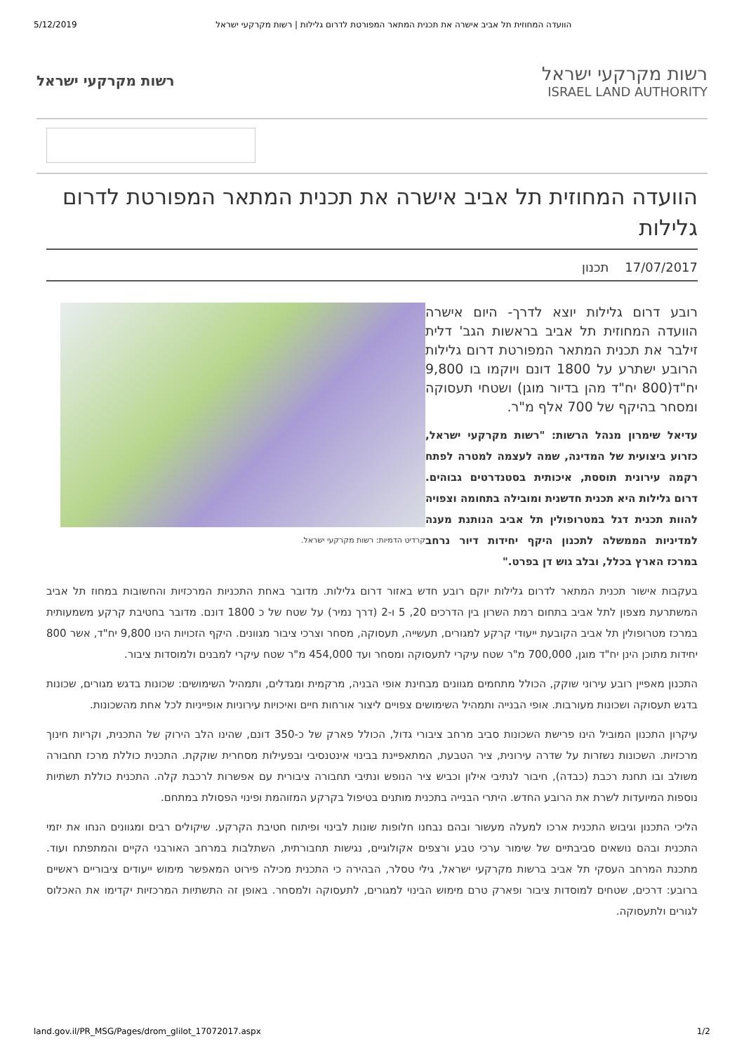5/12/2019 הוועדה המחוזית תל אביב אישרה את תכנית המתאר המפורטת לדרום גלילות | רשות מקרקעי ישראל
רשות מקרקעי ישראל
רשות מקרקעי ישראל
ISRAEL LAND AUTHORITY
הוועדה המחוזית תל אביב אישרה את תכנית המתאר המפורטת לדרום גלילות
17/07/2017 תכנון
קרדיט הדמיות: רשות מקרקעי ישראל.
רובע דרום גלילות יוצא לדרך- היום אישרה הוועדה המחוזית תל אביב בראשות הגב' דלית זילבר את תכנית המתאר המפורטת דרום גלילות הרובע ישתרע על 1800 דונם ויוקמו בו 9,800 יח"ד(800 יח"ד מהן בדיור מוגן) ושטחי תעסוקה ומסחר בהיקף של 700 אלף מ"ר.
עדיאל שימרון מנהל הרשות: "רשות מקרקעי ישראל, כזרוע ביצועית של המדינה, שמה לעצמה למטרה לפתח רקמה עירונית תוססת, איכותית בסטנדרטים גבוהים. דרום גלילות היא תכנית חדשנית ומובילה בתחומה וצפויה להוות תכנית דגל במטרופולין תל אביב הנותנת מענה למדיניות הממשלה לתכנון היקף יחידות דיור נרחב במרכז הארץ בכלל, ובלב גוש דן בפרט."
בעקבות אישור תכנית המתאר לדרום גלילות יוקם רובע חדש באזור דרום גלילות. מדובר באחת התכניות המרכזיות והחשובות במחוז תל אביב המשתרעת מצפון לתל אביב בתחום רמת השרון בין הדרכים 20, 5 ו-2 (דרך נמיר) על שטח של כ 1800 דונם. מדובר בחטיבת קרקע משמעותית במרכז מטרופולין תל אביב הקובעת ייעודי קרקע למגורים, תעשייה, תעסוקה, מסחר וצרכי ציבור מגוונים. היקף הזכויות הינו 9,800 יח"ד, אשר 800 יחידות מתוכן הינן יח"ד מוגן, 700,000 מ"ר שטח עיקרי לתעסוקה ומסחר ועד 454,000 מ"ר שטח עיקרי למבנים ולמוסדות ציבור.
התכנון מאפיין רובע עירוני שוקק, הכולל מתחמים מגוונים מבחינת אופי הבניה, מרקמית ומגדלים, ותמהיל השימושים: שכונות בדגש מגורים, שכונות בדגש תעסוקה ושכונות מעורבות. אופי הבנייה ותמהיל השימושים צפויים ליצור אורחות חיים ואיכויות עירוניות אופייניות לכל אחת מהשכונות.
עיקרון התכנון המוביל הינו פרישת השכונות סביב מרחב ציבורי גדול, הכולל פארק של כ-350 דונם, שהינו הלב הירוק של התכנית, וקריות חינוך מרכזיות. השכונות נשזרות על שדרה עירונית, ציר הטבעת, המתאפיינת בבינוי אינטנסיבי ובפעילות מסחרית שוקקת. התכנית כוללת מרכז תחבורה משולב ובו תחנת רכבת (כבדה), חיבור לנתיבי אילון וכביש ציר הנופש ונתיבי תחבורה ציבורית עם אפשרות לרכבת קלה. התכנית כוללת תשתיות נוספות המיועדות לשרת את הרובע החדש. היתרי הבנייה בתכנית מותנים בטיפול בקרקע המזוהמת ופינוי הפסולת במתחם.
הליכי התכנון וגיבוש התכנית ארכו למעלה מעשור ובהם נבחנו חלופות שונות לבינוי ופיתוח חטיבת הקרקע. שיקולים רבים ומגוונים הנחו את יזמי התכנית ובהם נושאים סביבתיים של שימור ערכי טבע ורצפים אקולוגיים, נגישות תחבורתית, השתלבות במרחב האורבני הקיים והמתפתח ועוד. מתכנת המרחב העסקי תל אביב ברשות מקרקעי ישראל, גילי טסלר, הבהירה כי התכנית מכילה פירוט המאפשר מימוש ייעודים ציבוריים ראשיים ברובע: דרכים, שטחים למוסדות ציבור ופארק טרם מימוש הבינוי למגורים, לתעסוקה ולמסחר. באופן זה התשתיות המרכזיות יקדימו את האכלוס לגורים ולתעסוקה.
land.gov.il/PR_MSG/Pages/drom_glilot_17072017.aspx 1/2